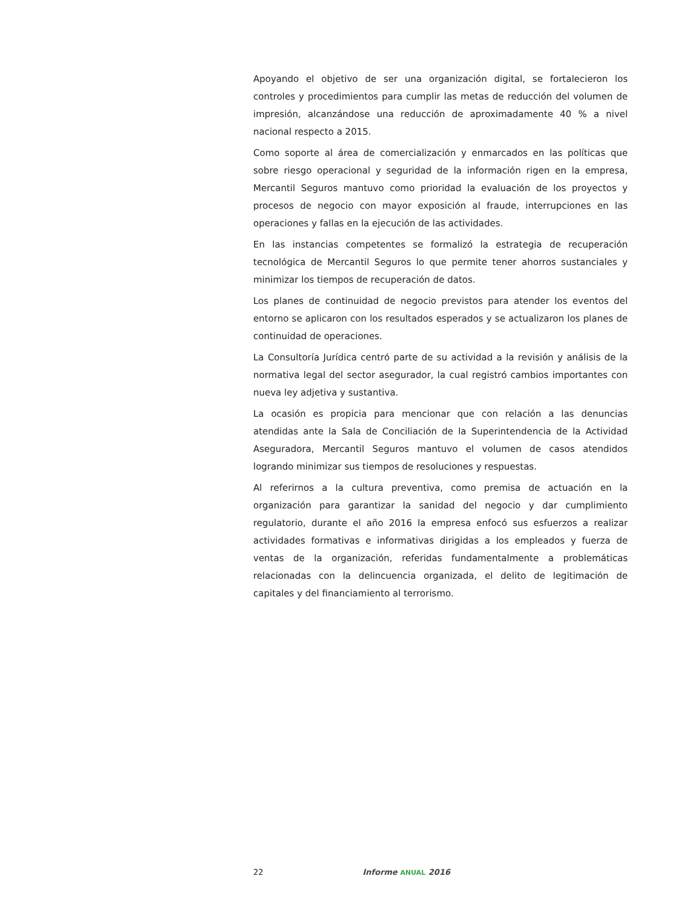Apoyando el objetivo de ser una organización digital, se fortalecieron los controles y procedimientos para cumplir las metas de reducción del volumen de impresión, alcanzándose una reducción de aproximadamente 40 % a nivel nacional respecto a 2015.
Como soporte al área de comercialización y enmarcados en las políticas que sobre riesgo operacional y seguridad de la información rigen en la empresa, Mercantil Seguros mantuvo como prioridad la evaluación de los proyectos y procesos de negocio con mayor exposición al fraude, interrupciones en las operaciones y fallas en la ejecución de las actividades.
En las instancias competentes se formalizó la estrategia de recuperación tecnológica de Mercantil Seguros lo que permite tener ahorros sustanciales y minimizar los tiempos de recuperación de datos.
Los planes de continuidad de negocio previstos para atender los eventos del entorno se aplicaron con los resultados esperados y se actualizaron los planes de continuidad de operaciones.
La Consultoría Jurídica centró parte de su actividad a la revisión y análisis de la normativa legal del sector asegurador, la cual registró cambios importantes con nueva ley adjetiva y sustantiva.
La ocasión es propicia para mencionar que con relación a las denuncias atendidas ante la Sala de Conciliación de la Superintendencia de la Actividad Aseguradora, Mercantil Seguros mantuvo el volumen de casos atendidos logrando minimizar sus tiempos de resoluciones y respuestas.
Al referirnos a la cultura preventiva, como premisa de actuación en la organización para garantizar la sanidad del negocio y dar cumplimiento regulatorio, durante el año 2016 la empresa enfocó sus esfuerzos a realizar actividades formativas e informativas dirigidas a los empleados y fuerza de ventas de la organización, referidas fundamentalmente a problemáticas relacionadas con la delincuencia organizada, el delito de legitimación de capitales y del financiamiento al terrorismo.
22 Informe ANUAL 2016